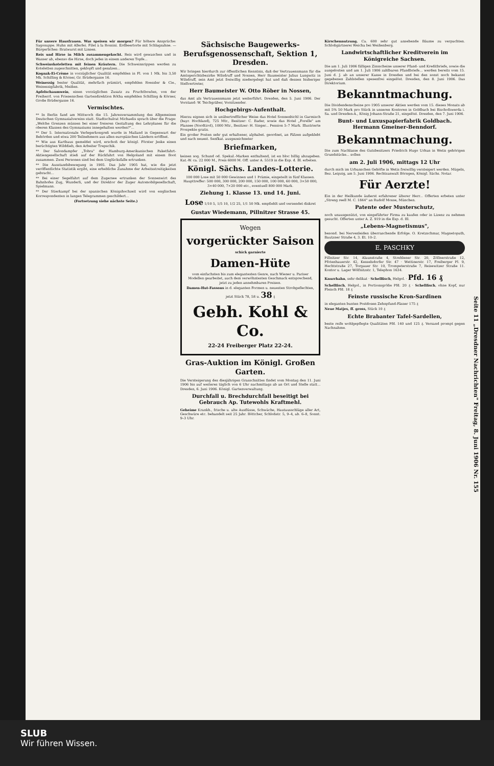Für unsere Hausfrauen. Was speisen wir morgen? Für höhere Ansprüche: Sagosuppe. Huhn mit Allerlei. Filet à la Rossini. Erdbeertorte mit Schlagsahne. — Bürgerliches: Bratwurst mit Linsen.
Reis und Hirse in Milch zusammengekocht. Reis wird gewaschen und in Wasser ab, ebenso die Hirse, doch jedes in einem anderen Topfe...
Schweinskoteletten mit feinen Kräutern. Die Schweinsrippen werden zu Koteletten zugeschnitten, geklopft und gesalzen...
Kognak-Ei-Crème in vorzüglicher Qualität empfehlen in Fl. von 1 Mk. bis 3,50 Mk. Schilling & Körner, Gr. Brüdergasse 16.
Weinessig bester Qualität, mehrfach prämiirt, empfehlen Roessler & Cie., Weinessigfabrik, Meißen.
Apfelschaumwein, einen vorzüglichen Zusatz zu Fruchtbowlen, von der Freiherrl. von Friesenschen Gartendirektion Rötha empfehlen Schilling & Körner, Große Brüdergasse 16.
Vermischtes.
** In Berlin fand am Mittwoch die 15. Jahresversammlung des Allgemeinen Deutschen Gymnasialvereins statt. Stadtschulrat Michaelis sprach über die Frage: „Welche Grenzen müssen bei einer freieren Gestaltung des Lehrplanes für die oberen Klassen des Gymnasiums innegehalten werden?"...
** Der 5. Internationale Verlegerkongreß wurde in Mailand in Gegenwart der Behörden und etwa 200 Teilnehmern aus allen europäischen Ländern eröffnet.
** Wie aus Karthaus gemeldet wird, erschoß der königl. Förster Jeske einen berüchtigten Wilddieb, den Arbeiter Trepschik.
** Der Salondampfer „Tobra" der Hamburg-Amerikanischen Paketfahrt-Aktiengesellschaft stieß auf der Rückfahrt von Helgoland mit einem Boot zusammen. Zwei Personen sind bei dem Unglücksfalle ertrunken.
** Die Ausstandsbewegung in 1905. Das Jahr 1905 hat, wie die jetzt veröffentlichte Statistik ergibt, eine erhebliche Zunahme der Arbeitsstreitigkeiten gebracht...
** Bei einer Segelfahrt auf dem Zugersee ertranken der Sonnenwirt des Bahnhofes Zug, Wunderli, und der Direktor der Zuger Automobilgesellschaft, Spielmann.
** Der Stierkampf bei der spanischen Königshochzeit wird von englischen Korrespondenten in langen Telegrammen geschildert...
(Fortsetzung siehe nächste Seite.)
Sächsische Baugewerks-Berufsgenossenschaft, Sektion 1, Dresden.
Wir bringen hierdurch zur öffentlichen Kenntnis, daß der Vertrauensmann für die Amtsgerichtsbezirke Wilsdruff und Nossen, Herr Baumeister Julius Lungwitz in Wilsdruff, sein Amt jetzt freiwillig niedergelegt hat und daß dessen bisheriger Stellvertreter,
Herr Baumeister W. Otto Röber in Nossen,
das Amt als Vertrauensmann jetzt weiterführt. Dresden, den 5. Juni 1906. Der Vorstand: W. Teichgräber, Vorsitzender.
Hochgebirgs-Aufenthalt.
Hierzu eignen sich in unübertrefflicher Weise das Hotel Sonnenbichl in Garmisch (bayr. Hochland), 725 Mtr., Besitzer: C. Bader, sowie das Hotel „Forelle" am Plansee (Nordtirol), 1000 Mtr., Besitzer: H. Singer... Pension 5–7 Mark. Illustrierte Prospekte gratis.
Ein großer Posten sehr gut erhaltener, alphabet. geordnet, an Fälzen aufgeklebt und nach neuest. Senfkat. ausgezeichneter
Briefmarken,
keinen sog. Schund od. Spekul.-Marken enthaltend, ist en bloc billig abzugeben. Kat.-W. ca. 22 000 M., Preis 6000 M. Off. unter A. 5519 in die Exp. d. Bl. erbeten.
Königl. Sächs. Landes-Lotterie.
100 000 Lose mit 50 000 Gewinnen und 1 Prämie, eingeteilt in fünf Klassen. Haupttreffer: 500 000, 300 000, 200 000, 150 000, 100 000, 60 000, 3×50 000, 3×40 000, 7×20 000 etc., eventuell 800 000 Mark.
Ziehung 1. Klasse 13. und 14. Juni.
Lose 1/10 5, 1/5 10, 1/2 25, 1/1 50 Mk. empfiehlt und versendet diskret
Gustav Wiedemann, Pillnitzer Strasse 45.
Wegen
vorgerückter Saison
schick garnierte
Damen-Hüte
vom einfachsten bis zum elegantesten Genre, nach Wiener u. Pariser Modellen gearbeitet, auch dem verwöhntesten Geschmack entsprechend, jetzt zu jeden annehmbaren Preisen.
Damen-Hut-Fassons in d. eleganten Formen u. neuesten Strohgeflechten, jetzt Stück 78, 58 u. 38 ₰
Gebh. Kohl & Co.
22-24 Freiberger Platz 22-24.
Gras-Auktion im Königl. Großen Garten.
Die Versteigerung des diesjährigen Grasschnittes findet vom Montag den 11. Juni 1906 bis auf weiteres täglich von 6 Uhr nachmittags ab an Ort und Stelle statt... Dresden, 6. Juni 1906. Königl. Gartenverwaltung.
Durchfall u. Brechdurchfall beseitigt bei Gebrauch Ap. Tutewohls Kraftmehl.
Geheime Krankh., frische u. alte Ausflüsse, Schwäche, Hautausschläge aller Art, Geschwüre etc. behandelt seit 25 Jahr. Böttcher, Schloßstr. 5, 9–4, ab. 6–8, Sonnt. 9–3 Uhr.
Kirschennutzung. Ca. 600 sehr gut ansehende Bäume zu verpachten. Schloßgärtnerei Weicha bei Weißenberg.
Landwirtschaftlicher Kreditverein im Königreiche Sachsen.
Die am 1. Juli 1906 fälligen Zinsscheine unserer Pfand- und Kreditbriefe, sowie die ausgelosten und am 1. Juli 1906 zahlbaren Pfandbriefe... werden bereits vom 15. Juni d. J. ab an unserer Kasse in Dresden und bei den sonst noch bekannt gegebenen Zahlstellen spesenfrei eingelöst. Dresden, den 8. Juni 1906. Das Direktorium.
Bekanntmachung.
Die Dividendenscheine pro 1905 unserer Aktien werden vom 15. dieses Monats ab mit 5% 50 Mark pro Stück in unseren Kontoren in Goldbach bei Bischofswerda i. Sa. und Dresden-A., König Johann-Straße 21, eingelöst. Dresden, den 7. Juni 1906.
Bunt- und Luxuspapierfabrik Goldbach. Hermann Gmeiner-Benndorf.
Bekanntmachung.
Die zum Nachlasse des Gutsbesitzers Friedrich Hugo Urban in Wetis gehörigen Grundstücke... sollen
am 2. Juli 1906, mittags 12 Uhr
durch mich im Urbanschen Gehöfte in Wetis freiwillig versteigert werden. Mügeln, Bez. Leipzig, am 5. Juni 1906. Rechtsanwalt Börngen, Königl. Sächs. Notar.
Für Aerzte!
Ein in der Heilkunde äußerst erfahrener älterer Herr... Offerten erbeten unter „Streng reell M. C. 1844" an Rudolf Mosse, München.
Patente oder Musterschutz,
noch unausgenützt, von eingeführter Firma zu kaufen oder in Lizenz zu nehmen gesucht. Offerten unter A. Z. 919 in die Exp. d. Bl.
„Lebens-Magnetismus",
besond. bei Nervenleiden überraschende Erfolge. O. Kretzschmar, Magnetopath, Bautzner Straße 4, 3. Et. 10–2.
E. PASCHKY
Pillnitzer Str. 14, Alaunstraße 4, Strehlener Str. 20, Zöllnerstraße 12, Pfotenhauerstr. 42, Kesselsdorfer Str. 47 · Wettinerstr. 17, Freiberger Pl. 9, Hechtstraße 27, Torgauer Str. 10, Trompeterstraße 7, Reisewitzer Straße 11. Kontor u. Lager Wölfnitzstr. 1, Telephon 1634.
Knurrhahn, sehr delikat · Schellfisch, Helgol. · Pfd. 16 ₰
Schellfisch, Helgol., in Portionsgröße Pfd. 20 ₰ · Schellfisch, ohne Kopf, nur Fleisch Pfd. 18 ₰
Feinste russische Kron-Sardinen
in eleganten bunten Postdosen Zehnpfund-Fässer 175 ₰
Neue Matjes, ff. gross, Stück 10 ₰
Echte Brabanter Tafel-Sardellen,
beste reife wohlgepflegte Qualitäten Pfd. 140 und 125 ₰. Versand prompt gegen Nachnahme.
Seite 11 „Dresdner Nachrichten" Freitag, 8. Juni 1906 Nr. 155
SLUB
Wir führen Wissen.